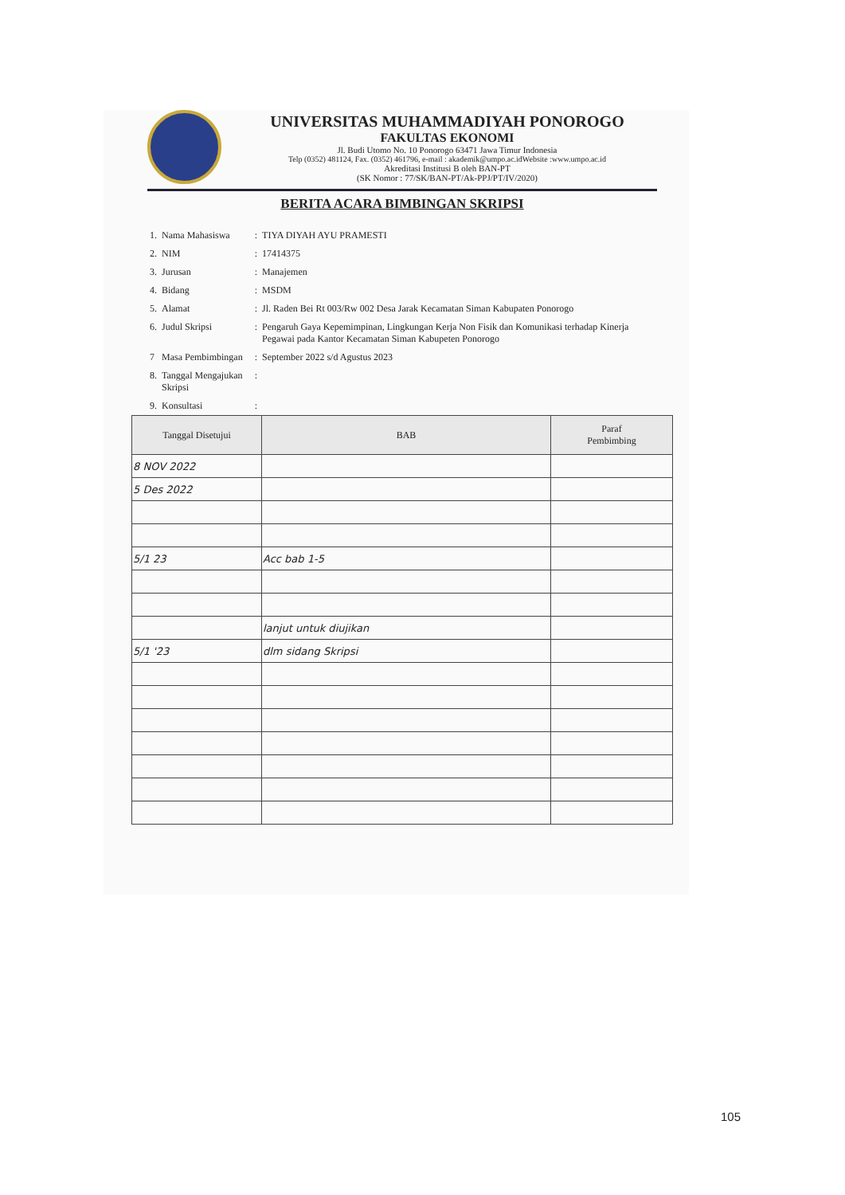UNIVERSITAS MUHAMMADIYAH PONOROGO
FAKULTAS EKONOMI
Jl. Budi Utomo No. 10 Ponorogo 63471 Jawa Timur Indonesia
Telp (0352) 481124, Fax. (0352) 461796, e-mail : akademik@umpo.ac.idWebsite :www.umpo.ac.id
Akreditasi Institusi B oleh BAN-PT
(SK Nomor : 77/SK/BAN-PT/Ak-PPJ/PT/IV/2020)
BERITA ACARA BIMBINGAN SKRIPSI
| 1. | Nama Mahasiswa | : | TIYA DIYAH AYU PRAMESTI |
| 2. | NIM | : | 17414375 |
| 3. | Jurusan | : | Manajemen |
| 4. | Bidang | : | MSDM |
| 5. | Alamat | : | Jl. Raden Bei Rt 003/Rw 002 Desa Jarak Kecamatan Siman Kabupaten Ponorogo |
| 6. | Judul Skripsi | : | Pengaruh Gaya Kepemimpinan, Lingkungan Kerja Non Fisik dan Komunikasi terhadap Kinerja Pegawai pada Kantor Kecamatan Siman Kabupeten Ponorogo |
| 7 | Masa Pembimbingan | : | September 2022 s/d Agustus 2023 |
| 8. | Tanggal Mengajukan Skripsi | : | |
| 9. | Konsultasi | : | |
| Tanggal Disetujui | BAB | Paraf Pembimbing |
| --- | --- | --- |
| 8 NOV 2022 | | |
| 5 Des 2022 | | |
| 5/1 23 | Acc bab 1-5 | |
| | lanjut untuk diujikan | |
| 5/1 '23 | dlm sidang Skripsi | |
105